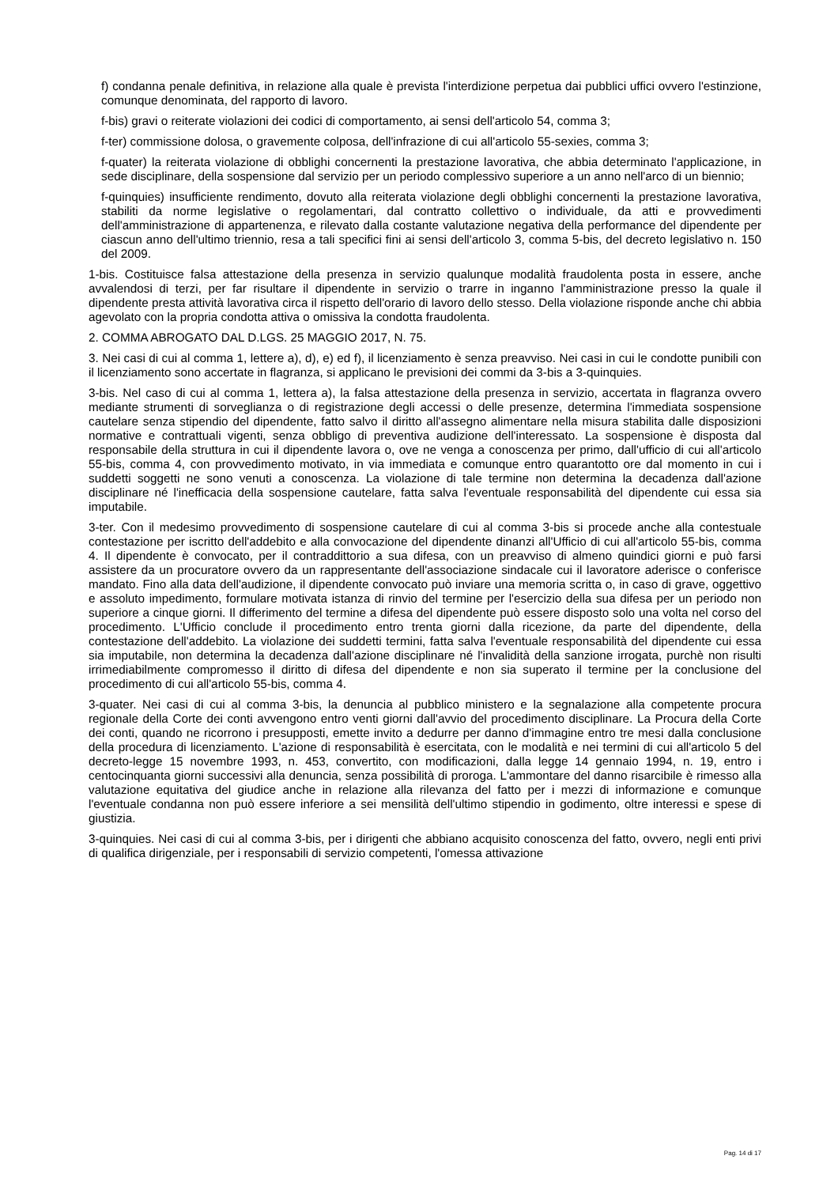f) condanna penale definitiva, in relazione alla quale è prevista l'interdizione perpetua dai pubblici uffici ovvero l'estinzione, comunque denominata, del rapporto di lavoro.
f-bis) gravi o reiterate violazioni dei codici di comportamento, ai sensi dell'articolo 54, comma 3;
f-ter) commissione dolosa, o gravemente colposa, dell'infrazione di cui all'articolo 55-sexies, comma 3;
f-quater) la reiterata violazione di obblighi concernenti la prestazione lavorativa, che abbia determinato l'applicazione, in sede disciplinare, della sospensione dal servizio per un periodo complessivo superiore a un anno nell'arco di un biennio;
f-quinquies) insufficiente rendimento, dovuto alla reiterata violazione degli obblighi concernenti la prestazione lavorativa, stabiliti da norme legislative o regolamentari, dal contratto collettivo o individuale, da atti e provvedimenti dell'amministrazione di appartenenza, e rilevato dalla costante valutazione negativa della performance del dipendente per ciascun anno dell'ultimo triennio, resa a tali specifici fini ai sensi dell'articolo 3, comma 5-bis, del decreto legislativo n. 150 del 2009.
1-bis. Costituisce falsa attestazione della presenza in servizio qualunque modalità fraudolenta posta in essere, anche avvalendosi di terzi, per far risultare il dipendente in servizio o trarre in inganno l'amministrazione presso la quale il dipendente presta attività lavorativa circa il rispetto dell'orario di lavoro dello stesso. Della violazione risponde anche chi abbia agevolato con la propria condotta attiva o omissiva la condotta fraudolenta.
2. COMMA ABROGATO DAL D.LGS. 25 MAGGIO 2017, N. 75.
3. Nei casi di cui al comma 1, lettere a), d), e) ed f), il licenziamento è senza preavviso. Nei casi in cui le condotte punibili con il licenziamento sono accertate in flagranza, si applicano le previsioni dei commi da 3-bis a 3-quinquies.
3-bis. Nel caso di cui al comma 1, lettera a), la falsa attestazione della presenza in servizio, accertata in flagranza ovvero mediante strumenti di sorveglianza o di registrazione degli accessi o delle presenze, determina l'immediata sospensione cautelare senza stipendio del dipendente, fatto salvo il diritto all'assegno alimentare nella misura stabilita dalle disposizioni normative e contrattuali vigenti, senza obbligo di preventiva audizione dell'interessato. La sospensione è disposta dal responsabile della struttura in cui il dipendente lavora o, ove ne venga a conoscenza per primo, dall'ufficio di cui all'articolo 55-bis, comma 4, con provvedimento motivato, in via immediata e comunque entro quarantotto ore dal momento in cui i suddetti soggetti ne sono venuti a conoscenza. La violazione di tale termine non determina la decadenza dall'azione disciplinare né l'inefficacia della sospensione cautelare, fatta salva l'eventuale responsabilità del dipendente cui essa sia imputabile.
3-ter. Con il medesimo provvedimento di sospensione cautelare di cui al comma 3-bis si procede anche alla contestuale contestazione per iscritto dell'addebito e alla convocazione del dipendente dinanzi all'Ufficio di cui all'articolo 55-bis, comma 4. Il dipendente è convocato, per il contraddittorio a sua difesa, con un preavviso di almeno quindici giorni e può farsi assistere da un procuratore ovvero da un rappresentante dell'associazione sindacale cui il lavoratore aderisce o conferisce mandato. Fino alla data dell'audizione, il dipendente convocato può inviare una memoria scritta o, in caso di grave, oggettivo e assoluto impedimento, formulare motivata istanza di rinvio del termine per l'esercizio della sua difesa per un periodo non superiore a cinque giorni. Il differimento del termine a difesa del dipendente può essere disposto solo una volta nel corso del procedimento. L'Ufficio conclude il procedimento entro trenta giorni dalla ricezione, da parte del dipendente, della contestazione dell'addebito. La violazione dei suddetti termini, fatta salva l'eventuale responsabilità del dipendente cui essa sia imputabile, non determina la decadenza dall'azione disciplinare né l'invalidità della sanzione irrogata, purchè non risulti irrimediabilmente compromesso il diritto di difesa del dipendente e non sia superato il termine per la conclusione del procedimento di cui all'articolo 55-bis, comma 4.
3-quater. Nei casi di cui al comma 3-bis, la denuncia al pubblico ministero e la segnalazione alla competente procura regionale della Corte dei conti avvengono entro venti giorni dall'avvio del procedimento disciplinare. La Procura della Corte dei conti, quando ne ricorrono i presupposti, emette invito a dedurre per danno d'immagine entro tre mesi dalla conclusione della procedura di licenziamento. L'azione di responsabilità è esercitata, con le modalità e nei termini di cui all'articolo 5 del decreto-legge 15 novembre 1993, n. 453, convertito, con modificazioni, dalla legge 14 gennaio 1994, n. 19, entro i centocinquanta giorni successivi alla denuncia, senza possibilità di proroga. L'ammontare del danno risarcibile è rimesso alla valutazione equitativa del giudice anche in relazione alla rilevanza del fatto per i mezzi di informazione e comunque l'eventuale condanna non può essere inferiore a sei mensilità dell'ultimo stipendio in godimento, oltre interessi e spese di giustizia.
3-quinquies. Nei casi di cui al comma 3-bis, per i dirigenti che abbiano acquisito conoscenza del fatto, ovvero, negli enti privi di qualifica dirigenziale, per i responsabili di servizio competenti, l'omessa attivazione
Pag. 14 di 17